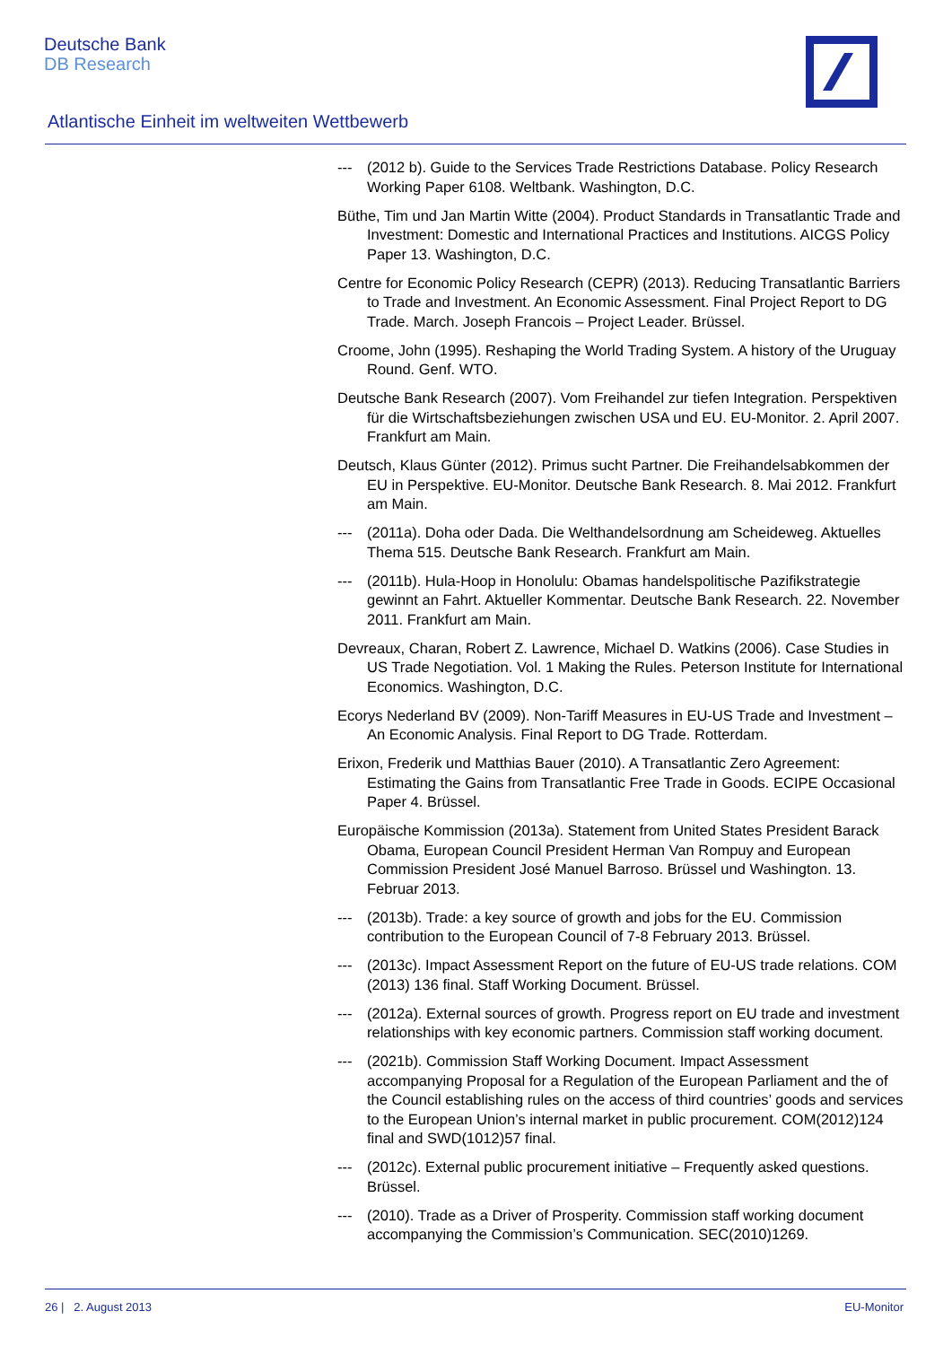Deutsche Bank
DB Research
Atlantische Einheit im weltweiten Wettbewerb
--- (2012 b). Guide to the Services Trade Restrictions Database. Policy Research Working Paper 6108. Weltbank. Washington, D.C.
Büthe, Tim und Jan Martin Witte (2004). Product Standards in Transatlantic Trade and Investment: Domestic and International Practices and Institutions. AICGS Policy Paper 13. Washington, D.C.
Centre for Economic Policy Research (CEPR) (2013). Reducing Transatlantic Barriers to Trade and Investment. An Economic Assessment. Final Project Report to DG Trade. March. Joseph Francois – Project Leader. Brüssel.
Croome, John (1995). Reshaping the World Trading System. A history of the Uruguay Round. Genf. WTO.
Deutsche Bank Research (2007). Vom Freihandel zur tiefen Integration. Perspektiven für die Wirtschaftsbeziehungen zwischen USA und EU. EU-Monitor. 2. April 2007. Frankfurt am Main.
Deutsch, Klaus Günter (2012). Primus sucht Partner. Die Freihandelsabkommen der EU in Perspektive. EU-Monitor. Deutsche Bank Research. 8. Mai 2012. Frankfurt am Main.
--- (2011a). Doha oder Dada. Die Welthandelsordnung am Scheideweg. Aktuelles Thema 515. Deutsche Bank Research. Frankfurt am Main.
--- (2011b). Hula-Hoop in Honolulu: Obamas handelspolitische Pazifikstrategie gewinnt an Fahrt. Aktueller Kommentar. Deutsche Bank Research. 22. November 2011. Frankfurt am Main.
Devreaux, Charan, Robert Z. Lawrence, Michael D. Watkins (2006). Case Studies in US Trade Negotiation. Vol. 1 Making the Rules. Peterson Institute for International Economics. Washington, D.C.
Ecorys Nederland BV (2009). Non-Tariff Measures in EU-US Trade and Investment – An Economic Analysis. Final Report to DG Trade. Rotterdam.
Erixon, Frederik und Matthias Bauer (2010). A Transatlantic Zero Agreement: Estimating the Gains from Transatlantic Free Trade in Goods. ECIPE Occasional Paper 4. Brüssel.
Europäische Kommission (2013a). Statement from United States President Barack Obama, European Council President Herman Van Rompuy and European Commission President José Manuel Barroso. Brüssel und Washington. 13. Februar 2013.
--- (2013b). Trade: a key source of growth and jobs for the EU. Commission contribution to the European Council of 7-8 February 2013. Brüssel.
--- (2013c). Impact Assessment Report on the future of EU-US trade relations. COM (2013) 136 final. Staff Working Document. Brüssel.
--- (2012a). External sources of growth. Progress report on EU trade and investment relationships with key economic partners. Commission staff working document.
--- (2021b). Commission Staff Working Document. Impact Assessment accompanying Proposal for a Regulation of the European Parliament and the of the Council establishing rules on the access of third countries’ goods and services to the European Union’s internal market in public procurement. COM(2012)124 final and SWD(1012)57 final.
--- (2012c). External public procurement initiative – Frequently asked questions. Brüssel.
--- (2010). Trade as a Driver of Prosperity. Commission staff working document accompanying the Commission’s Communication. SEC(2010)1269.
26 | 2. August 2013 EU-Monitor